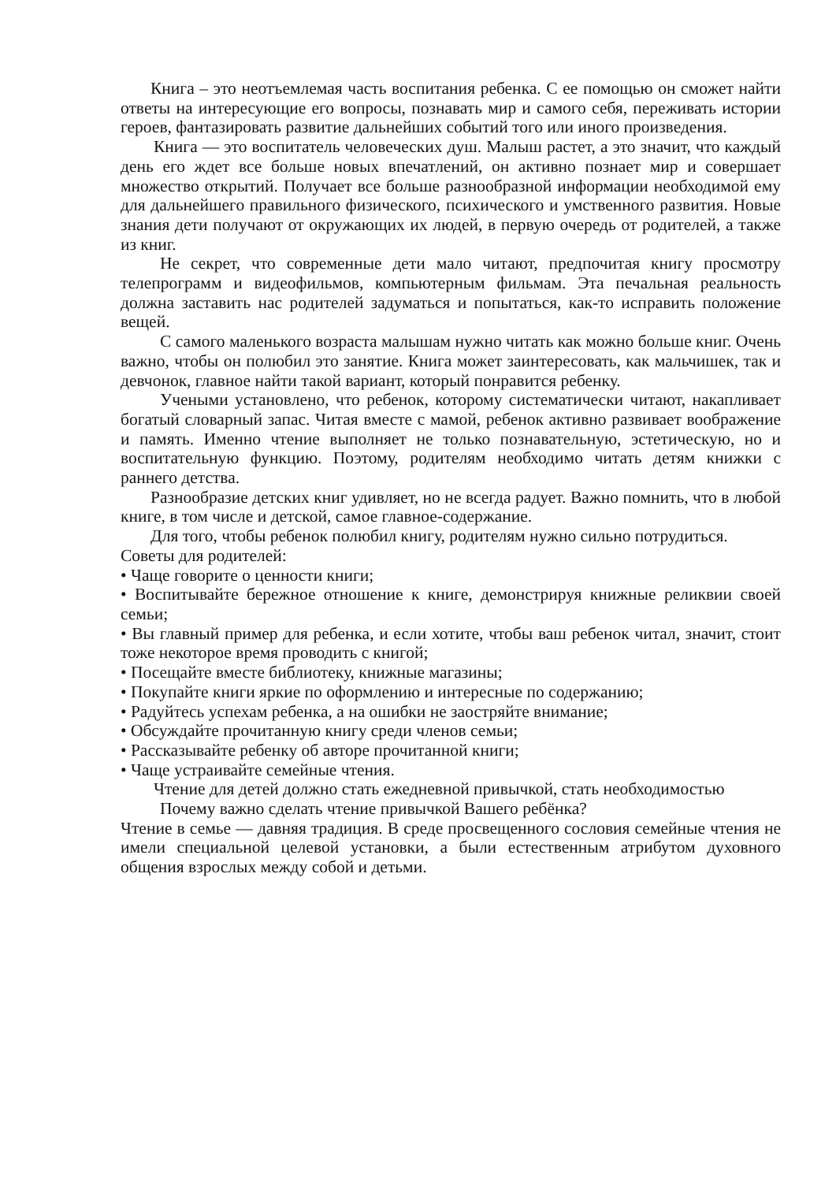Книга – это неотъемлемая часть воспитания ребенка. С ее помощью он сможет найти ответы на интересующие его вопросы, познавать мир и самого себя, переживать истории героев, фантазировать развитие дальнейших событий того или иного произведения.
Книга — это воспитатель человеческих душ. Малыш растет, а это значит, что каждый день его ждет все больше новых впечатлений, он активно познает мир и совершает множество открытий. Получает все больше разнообразной информации необходимой ему для дальнейшего правильного физического, психического и умственного развития. Новые знания дети получают от окружающих их людей, в первую очередь от родителей, а также из книг.
Не секрет, что современные дети мало читают, предпочитая книгу просмотру телепрограмм и видеофильмов, компьютерным фильмам. Эта печальная реальность должна заставить нас родителей задуматься и попытаться, как-то исправить положение вещей.
С самого маленького возраста малышам нужно читать как можно больше книг. Очень важно, чтобы он полюбил это занятие. Книга может заинтересовать, как мальчишек, так и девчонок, главное найти такой вариант, который понравится ребенку.
Учеными установлено, что ребенок, которому систематически читают, накапливает богатый словарный запас. Читая вместе с мамой, ребенок активно развивает воображение и память. Именно чтение выполняет не только познавательную, эстетическую, но и воспитательную функцию. Поэтому, родителям необходимо читать детям книжки с раннего детства.
Разнообразие детских книг удивляет, но не всегда радует. Важно помнить, что в любой книге, в том числе и детской, самое главное-содержание.
Для того, чтобы ребенок полюбил книгу, родителям нужно сильно потрудиться.
Советы для родителей:
• Чаще говорите о ценности книги;
• Воспитывайте бережное отношение к книге, демонстрируя книжные реликвии своей семьи;
• Вы главный пример для ребенка, и если хотите, чтобы ваш ребенок читал, значит, стоит тоже некоторое время проводить с книгой;
• Посещайте вместе библиотеку, книжные магазины;
• Покупайте книги яркие по оформлению и интересные по содержанию;
• Радуйтесь успехам ребенка, а на ошибки не заостряйте внимание;
• Обсуждайте прочитанную книгу среди членов семьи;
• Рассказывайте ребенку об авторе прочитанной книги;
• Чаще устраивайте семейные чтения.
Чтение для детей должно стать ежедневной привычкой, стать необходимостью
Почему важно сделать чтение привычкой Вашего ребёнка?
Чтение в семье — давняя традиция. В среде просвещенного сословия семейные чтения не имели специальной целевой установки, а были естественным атрибутом духовного общения взрослых между собой и детьми.